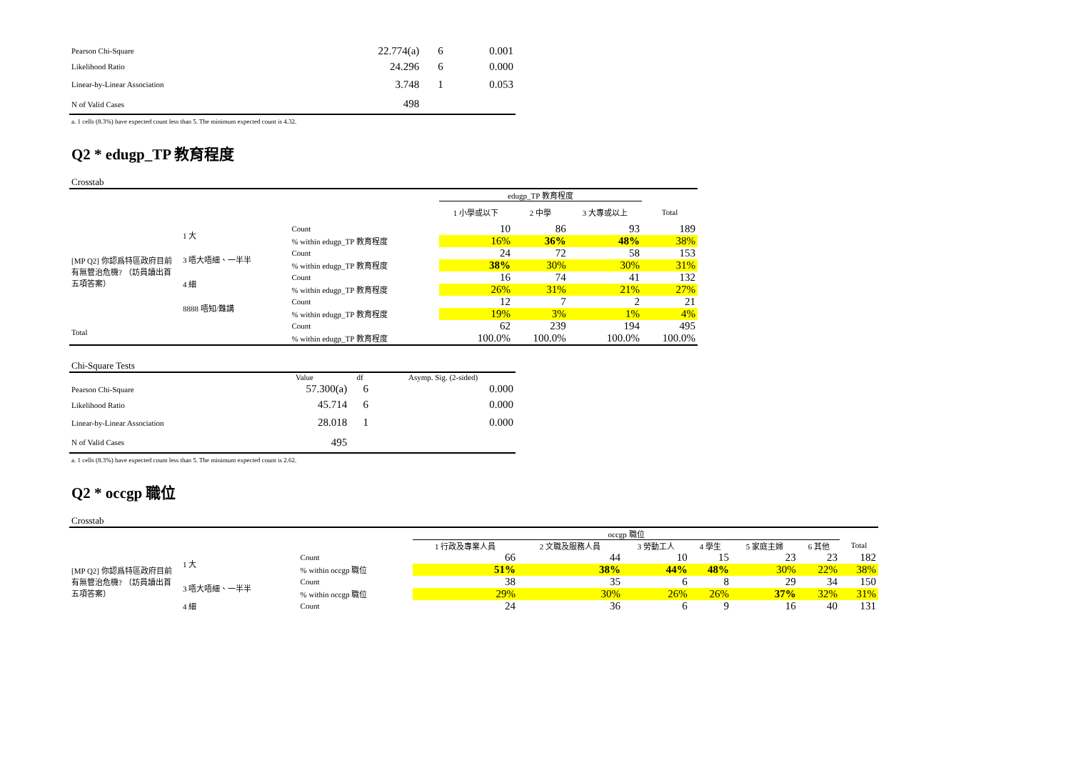| Pearson Chi-Square | 22.774(a) | 6 | 0.001 |
| Likelihood Ratio | 24.296 | 6 | 0.000 |
| Linear-by-Linear Association | 3.748 | 1 | 0.053 |
| N of Valid Cases | 498 | | |
a. 1 cells (8.3%) have expected count less than 5. The minimum expected count is 4.32.
Q2 * edugp_TP 教育程度
Crosstab
| | | | edugp_TP 教育程度 | | | |
| --- | --- | --- | --- | --- | --- | --- |
| | | | 1 小學或以下 | 2 中學 | 3 大專或以上 | Total |
| [MP Q2] 你認爲特區政府目前有無管治危機? （訪員讀出首五項答案） | 1 大 | Count | 10 | 86 | 93 | 189 |
| | | % within edugp_TP 教育程度 | 16% | 36% | 48% | 38% |
| | 3 唔大唔細、一半半 | Count | 24 | 72 | 58 | 153 |
| | | % within edugp_TP 教育程度 | 38% | 30% | 30% | 31% |
| | 4 細 | Count | 16 | 74 | 41 | 132 |
| | | % within edugp_TP 教育程度 | 26% | 31% | 21% | 27% |
| | 8888 唔知/難講 | Count | 12 | 7 | 2 | 21 |
| | | % within edugp_TP 教育程度 | 19% | 3% | 1% | 4% |
| Total | | Count | 62 | 239 | 194 | 495 |
| | | % within edugp_TP 教育程度 | 100.0% | 100.0% | 100.0% | 100.0% |
Chi-Square Tests
| | Value | df | Asymp. Sig. (2-sided) |
| --- | --- | --- | --- |
| Pearson Chi-Square | 57.300(a) | 6 | 0.000 |
| Likelihood Ratio | 45.714 | 6 | 0.000 |
| Linear-by-Linear Association | 28.018 | 1 | 0.000 |
| N of Valid Cases | 495 | | |
a. 1 cells (8.3%) have expected count less than 5. The minimum expected count is 2.62.
Q2 * occgp 職位
Crosstab
| | | | occgp 職位 | | | | | | |
| --- | --- | --- | --- | --- | --- | --- | --- | --- | --- |
| | | | 1 行政及專業人員 | 2 文職及服務人員 | 3 勞動工人 | 4 學生 | 5 家庭主婦 | 6 其他 | Total |
| [MP Q2] 你認爲特區政府目前有無管治危機? （訪員讀出首五項答案） | 1 大 | Count | 66 | 44 | 10 | 15 | 23 | 23 | 182 |
| | | % within occgp 職位 | 51% | 38% | 44% | 48% | 30% | 22% | 38% |
| | 3 唔大唔細、一半半 | Count | 38 | 35 | 6 | 8 | 29 | 34 | 150 |
| | | % within occgp 職位 | 29% | 30% | 26% | 26% | 37% | 32% | 31% |
| | 4 細 | Count | 24 | 36 | 6 | 9 | 16 | 40 | 131 |